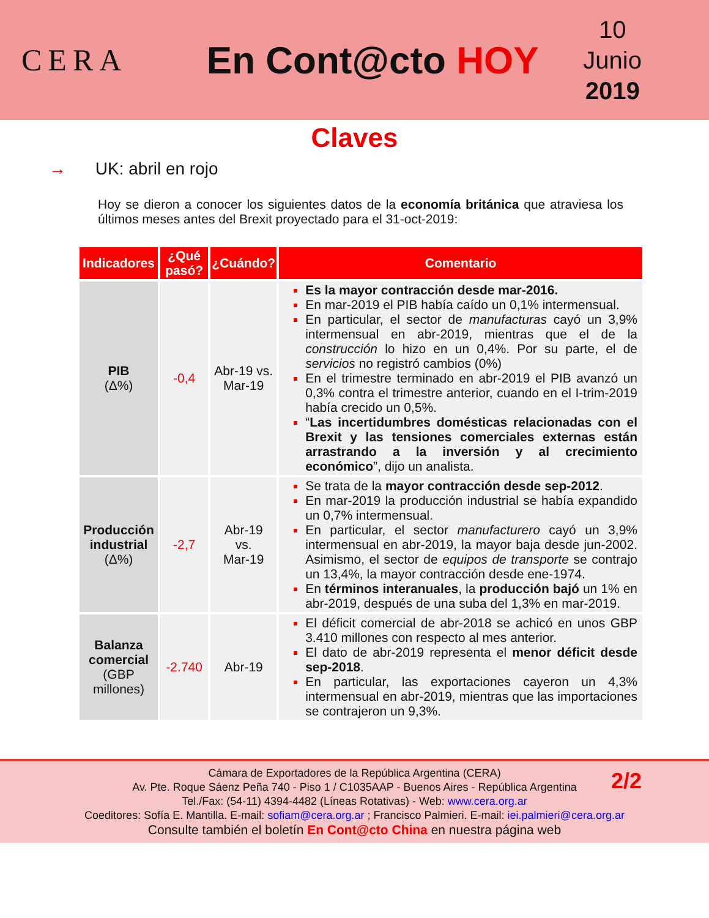CERA
En Cont@cto HOY
10
Junio
2019
Claves
→ UK: abril en rojo
Hoy se dieron a conocer los siguientes datos de la economía británica que atraviesa los últimos meses antes del Brexit proyectado para el 31-oct-2019:
| Indicadores | ¿Qué pasó? | ¿Cuándo? | Comentario |
| --- | --- | --- | --- |
| PIB (Δ%) | -0,4 | Abr-19 vs. Mar-19 | Es la mayor contracción desde mar-2016. En mar-2019 el PIB había caído un 0,1% intermensual. En particular, el sector de manufacturas cayó un 3,9% intermensual en abr-2019, mientras que el de la construcción lo hizo en un 0,4%. Por su parte, el de servicios no registró cambios (0%) En el trimestre terminado en abr-2019 el PIB avanzó un 0,3% contra el trimestre anterior, cuando en el I-trim-2019 había crecido un 0,5%. “ Las incertidumbres domésticas relacionadas con el Brexit y las tensiones comerciales externas están arrastrando a la inversión y al crecimiento económico ”, dijo un analista. |
| Producción industrial (Δ%) | -2,7 | Abr-19 vs. Mar-19 | Se trata de la mayor contracción desde sep-2012 . En mar-2019 la producción industrial se había expandido un 0,7% intermensual. En particular, el sector manufacturero cayó un 3,9% intermensual en abr-2019, la mayor baja desde jun-2002. Asimismo, el sector de equipos de transporte se contrajo un 13,4%, la mayor contracción desde ene-1974. En términos interanuales , la producción bajó un 1% en abr-2019, después de una suba del 1,3% en mar-2019. |
| Balanza comercial (GBP millones) | -2.740 | Abr-19 | El déficit comercial de abr-2018 se achicó en unos GBP 3.410 millones con respecto al mes anterior. El dato de abr-2019 representa el menor déficit desde sep-2018 . En particular, las exportaciones cayeron un 4,3% intermensual en abr-2019, mientras que las importaciones se contrajeron un 9,3%. |
2/2
Cámara de Exportadores de la República Argentina (CERA)
Av. Pte. Roque Sáenz Peña 740 - Piso 1 / C1035AAP - Buenos Aires - República Argentina
Tel./Fax: (54-11) 4394-4482 (Líneas Rotativas) - Web: www.cera.org.ar
Coeditores: Sofía E. Mantilla. E-mail: sofiam@cera.org.ar ; Francisco Palmieri. E-mail: iei.palmieri@cera.org.ar
Consulte también el boletín En Cont@cto China en nuestra página web